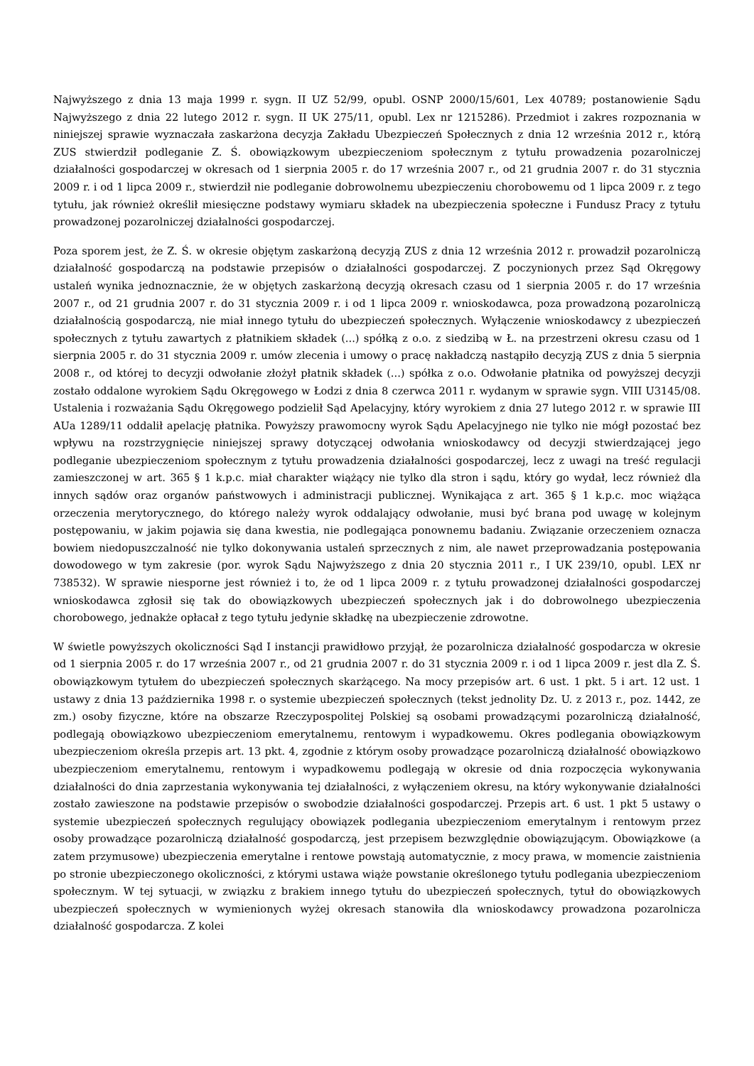Najwyższego z dnia 13 maja 1999 r. sygn. II UZ 52/99, opubl. OSNP 2000/15/601, Lex 40789; postanowienie Sądu Najwyższego z dnia 22 lutego 2012 r. sygn. II UK 275/11, opubl. Lex nr 1215286). Przedmiot i zakres rozpoznania w niniejszej sprawie wyznaczała zaskarżona decyzja Zakładu Ubezpieczeń Społecznych z dnia 12 września 2012 r., którą ZUS stwierdził podleganie Z. Ś. obowiązkowym ubezpieczeniom społecznym z tytułu prowadzenia pozarolniczej działalności gospodarczej w okresach od 1 sierpnia 2005 r. do 17 września 2007 r., od 21 grudnia 2007 r. do 31 stycznia 2009 r. i od 1 lipca 2009 r., stwierdził nie podleganie dobrowolnemu ubezpieczeniu chorobowemu od 1 lipca 2009 r. z tego tytułu, jak również określił miesięczne podstawy wymiaru składek na ubezpieczenia społeczne i Fundusz Pracy z tytułu prowadzonej pozarolniczej działalności gospodarczej.
Poza sporem jest, że Z. Ś. w okresie objętym zaskarżoną decyzją ZUS z dnia 12 września 2012 r. prowadził pozarolniczą działalność gospodarczą na podstawie przepisów o działalności gospodarczej. Z poczynionych przez Sąd Okręgowy ustaleń wynika jednoznacznie, że w objętych zaskarżoną decyzją okresach czasu od 1 sierpnia 2005 r. do 17 września 2007 r., od 21 grudnia 2007 r. do 31 stycznia 2009 r. i od 1 lipca 2009 r. wnioskodawca, poza prowadzoną pozarolniczą działalnością gospodarczą, nie miał innego tytułu do ubezpieczeń społecznych. Wyłączenie wnioskodawcy z ubezpieczeń społecznych z tytułu zawartych z płatnikiem składek (...) spółką z o.o. z siedzibą w Ł. na przestrzeni okresu czasu od 1 sierpnia 2005 r. do 31 stycznia 2009 r. umów zlecenia i umowy o pracę nakładczą nastąpiło decyzją ZUS z dnia 5 sierpnia 2008 r., od której to decyzji odwołanie złożył płatnik składek (...) spółka z o.o. Odwołanie płatnika od powyższej decyzji zostało oddalone wyrokiem Sądu Okręgowego w Łodzi z dnia 8 czerwca 2011 r. wydanym w sprawie sygn. VIII U3145/08. Ustalenia i rozważania Sądu Okręgowego podzielił Sąd Apelacyjny, który wyrokiem z dnia 27 lutego 2012 r. w sprawie III AUa 1289/11 oddalił apelację płatnika. Powyższy prawomocny wyrok Sądu Apelacyjnego nie tylko nie mógł pozostać bez wpływu na rozstrzygnięcie niniejszej sprawy dotyczącej odwołania wnioskodawcy od decyzji stwierdzającej jego podleganie ubezpieczeniom społecznym z tytułu prowadzenia działalności gospodarczej, lecz z uwagi na treść regulacji zamieszczonej w art. 365 § 1 k.p.c. miał charakter wiążący nie tylko dla stron i sądu, który go wydał, lecz również dla innych sądów oraz organów państwowych i administracji publicznej. Wynikająca z art. 365 § 1 k.p.c. moc wiążąca orzeczenia merytorycznego, do którego należy wyrok oddalający odwołanie, musi być brana pod uwagę w kolejnym postępowaniu, w jakim pojawia się dana kwestia, nie podlegająca ponownemu badaniu. Związanie orzeczeniem oznacza bowiem niedopuszczalność nie tylko dokonywania ustaleń sprzecznych z nim, ale nawet przeprowadzania postępowania dowodowego w tym zakresie (por. wyrok Sądu Najwyższego z dnia 20 stycznia 2011 r., I UK 239/10, opubl. LEX nr 738532). W sprawie niesporne jest również i to, że od 1 lipca 2009 r. z tytułu prowadzonej działalności gospodarczej wnioskodawca zgłosił się tak do obowiązkowych ubezpieczeń społecznych jak i do dobrowolnego ubezpieczenia chorobowego, jednakże opłacał z tego tytułu jedynie składkę na ubezpieczenie zdrowotne.
W świetle powyższych okoliczności Sąd I instancji prawidłowo przyjął, że pozarolnicza działalność gospodarcza w okresie od 1 sierpnia 2005 r. do 17 września 2007 r., od 21 grudnia 2007 r. do 31 stycznia 2009 r. i od 1 lipca 2009 r. jest dla Z. Ś. obowiązkowym tytułem do ubezpieczeń społecznych skarżącego. Na mocy przepisów art. 6 ust. 1 pkt. 5 i art. 12 ust. 1 ustawy z dnia 13 października 1998 r. o systemie ubezpieczeń społecznych (tekst jednolity Dz. U. z 2013 r., poz. 1442, ze zm.) osoby fizyczne, które na obszarze Rzeczypospolitej Polskiej są osobami prowadzącymi pozarolniczą działalność, podlegają obowiązkowo ubezpieczeniom emerytalnemu, rentowym i wypadkowemu. Okres podlegania obowiązkowym ubezpieczeniom określa przepis art. 13 pkt. 4, zgodnie z którym osoby prowadzące pozarolniczą działalność obowiązkowo ubezpieczeniom emerytalnemu, rentowym i wypadkowemu podlegają w okresie od dnia rozpoczęcia wykonywania działalności do dnia zaprzestania wykonywania tej działalności, z wyłączeniem okresu, na który wykonywanie działalności zostało zawieszone na podstawie przepisów o swobodzie działalności gospodarczej. Przepis art. 6 ust. 1 pkt 5 ustawy o systemie ubezpieczeń społecznych regulujący obowiązek podlegania ubezpieczeniom emerytalnym i rentowym przez osoby prowadzące pozarolniczą działalność gospodarczą, jest przepisem bezwzględnie obowiązującym. Obowiązkowe (a zatem przymusowe) ubezpieczenia emerytalne i rentowe powstają automatycznie, z mocy prawa, w momencie zaistnienia po stronie ubezpieczonego okoliczności, z którymi ustawa wiąże powstanie określonego tytułu podlegania ubezpieczeniom społecznym. W tej sytuacji, w związku z brakiem innego tytułu do ubezpieczeń społecznych, tytuł do obowiązkowych ubezpieczeń społecznych w wymienionych wyżej okresach stanowiła dla wnioskodawcy prowadzona pozarolnicza działalność gospodarcza. Z kolei